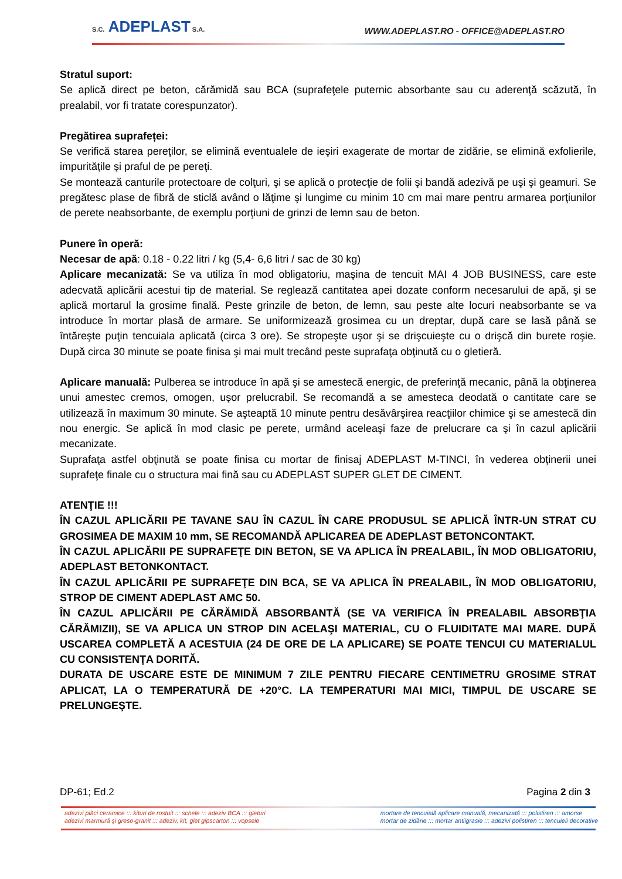S.C. ADEPLAST S.A.
WWW.ADEPLAST.RO - OFFICE@ADEPLAST.RO
Stratul suport:
Se aplică direct pe beton, cărămidă sau BCA (suprafeţele puternic absorbante sau cu aderenţă scăzută, în prealabil, vor fi tratate corespunzator).
Pregătirea suprafeței:
Se verifică starea pereţilor, se elimină eventualele de ieşiri exagerate de mortar de zidărie, se elimină exfolierile, impurităţile şi praful de pe pereţi.
Se montează canturile protectoare de colţuri, şi se aplică o protecţie de folii şi bandă adezivă pe uşi şi geamuri. Se pregătesc plase de fibră de sticlă având o lăţime şi lungime cu minim 10 cm mai mare pentru armarea porţiunilor de perete neabsorbante, de exemplu porţiuni de grinzi de lemn sau de beton.
Punere în operă:
Necesar de apă: 0.18 - 0.22 litri / kg (5,4- 6,6 litri / sac de 30 kg)
Aplicare mecanizată: Se va utiliza în mod obligatoriu, maşina de tencuit MAI 4 JOB BUSINESS, care este adecvată aplicării acestui tip de material. Se reglează cantitatea apei dozate conform necesarului de apă, şi se aplică mortarul la grosime finală. Peste grinzile de beton, de lemn, sau peste alte locuri neabsorbante se va introduce în mortar plasă de armare. Se uniformizează grosimea cu un dreptar, după care se lasă până se întăreşte puţin tencuiala aplicată (circa 3 ore). Se stropeşte uşor şi se drişcuieşte cu o drişcă din burete roşie. După circa 30 minute se poate finisa şi mai mult trecând peste suprafaţa obţinută cu o gletieră.
Aplicare manuală: Pulberea se introduce în apă şi se amestecă energic, de preferinţă mecanic, până la obţinerea unui amestec cremos, omogen, uşor prelucrabil. Se recomandă a se amesteca deodată o cantitate care se utilizează în maximum 30 minute. Se aşteaptă 10 minute pentru desăvârşirea reacţiilor chimice şi se amestecă din nou energic. Se aplică în mod clasic pe perete, urmând aceleaşi faze de prelucrare ca şi în cazul aplicării mecanizate.
Suprafaţa astfel obţinută se poate finisa cu mortar de finisaj ADEPLAST M-TINCI, în vederea obţinerii unei suprafeţe finale cu o structura mai fină sau cu ADEPLAST SUPER GLET DE CIMENT.
ATENŢIE !!!
ÎN CAZUL APLICĂRII PE TAVANE SAU ÎN CAZUL ÎN CARE PRODUSUL SE APLICĂ ÎNTR-UN STRAT CU GROSIMEA DE MAXIM 10 mm, SE RECOMANDĂ APLICAREA DE ADEPLAST BETONCONTAKT.
ÎN CAZUL APLICĂRII PE SUPRAFEŢE DIN BETON, SE VA APLICA ÎN PREALABIL, ÎN MOD OBLIGATORIU, ADEPLAST BETONKONTACT.
ÎN CAZUL APLICĂRII PE SUPRAFEŢE DIN BCA, SE VA APLICA ÎN PREALABIL, ÎN MOD OBLIGATORIU, STROP DE CIMENT ADEPLAST AMC 50.
ÎN CAZUL APLICĂRII PE CĂRĂMIDĂ ABSORBANTĂ (SE VA VERIFICA ÎN PREALABIL ABSORBŢIA CĂRĂMIZII), SE VA APLICA UN STROP DIN ACELAŞI MATERIAL, CU O FLUIDITATE MAI MARE. DUPĂ USCAREA COMPLETĂ A ACESTUIA (24 DE ORE DE LA APLICARE) SE POATE TENCUI CU MATERIALUL CU CONSISTENŢA DORITĂ.
DURATA DE USCARE ESTE DE MINIMUM 7 ZILE PENTRU FIECARE CENTIMETRU GROSIME STRAT APLICAT, LA O TEMPERATURĂ DE +20°C. LA TEMPERATURI MAI MICI, TIMPUL DE USCARE SE PRELUNGEŞTE.
DP-61; Ed.2 Pagina 2 din 3
adezivi plăci ceramice ::: kituri de rostuit ::: schele ::: adeziv BCA ::: gleturi
adezivi marmură şi greso-granit ::: adeziv, kit, glet gipscarton ::: vopsele
mortare de tencuială aplicare manuală, mecanizată ::: polistiren ::: amorse
mortar de zidărie ::: mortar antiigrasie ::: adezivi polistiren ::: tencuieli decorative